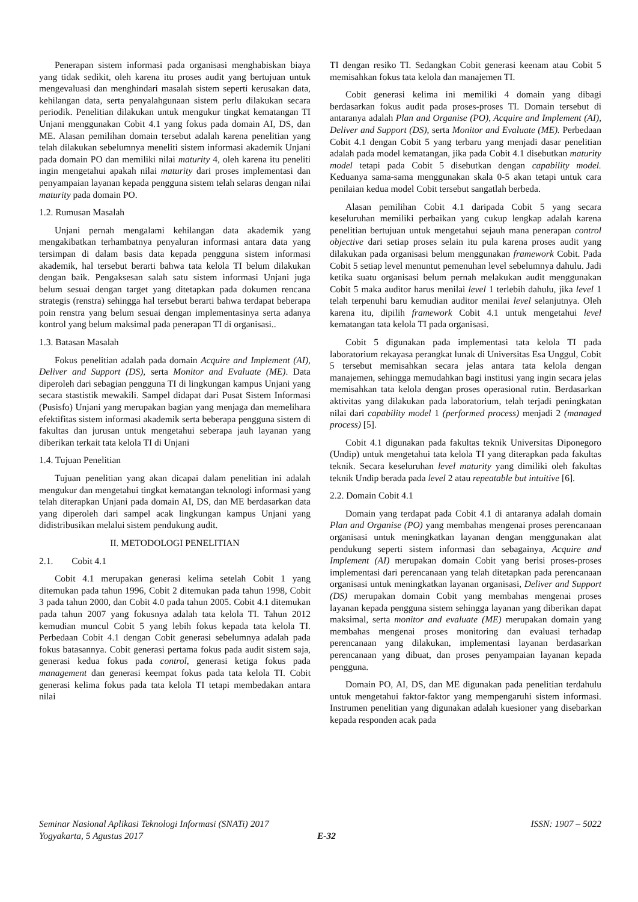Penerapan sistem informasi pada organisasi menghabiskan biaya yang tidak sedikit, oleh karena itu proses audit yang bertujuan untuk mengevaluasi dan menghindari masalah sistem seperti kerusakan data, kehilangan data, serta penyalahgunaan sistem perlu dilakukan secara periodik. Penelitian dilakukan untuk mengukur tingkat kematangan TI Unjani menggunakan Cobit 4.1 yang fokus pada domain AI, DS, dan ME. Alasan pemilihan domain tersebut adalah karena penelitian yang telah dilakukan sebelumnya meneliti sistem informasi akademik Unjani pada domain PO dan memiliki nilai maturity 4, oleh karena itu peneliti ingin mengetahui apakah nilai maturity dari proses implementasi dan penyampaian layanan kepada pengguna sistem telah selaras dengan nilai maturity pada domain PO.
1.2. Rumusan Masalah
Unjani pernah mengalami kehilangan data akademik yang mengakibatkan terhambatnya penyaluran informasi antara data yang tersimpan di dalam basis data kepada pengguna sistem informasi akademik, hal tersebut berarti bahwa tata kelola TI belum dilakukan dengan baik. Pengaksesan salah satu sistem informasi Unjani juga belum sesuai dengan target yang ditetapkan pada dokumen rencana strategis (renstra) sehingga hal tersebut berarti bahwa terdapat beberapa poin renstra yang belum sesuai dengan implementasinya serta adanya kontrol yang belum maksimal pada penerapan TI di organisasi..
1.3. Batasan Masalah
Fokus penelitian adalah pada domain Acquire and Implement (AI), Deliver and Support (DS), serta Monitor and Evaluate (ME). Data diperoleh dari sebagian pengguna TI di lingkungan kampus Unjani yang secara stastistik mewakili. Sampel didapat dari Pusat Sistem Informasi (Pusisfo) Unjani yang merupakan bagian yang menjaga dan memelihara efektifitas sistem informasi akademik serta beberapa pengguna sistem di fakultas dan jurusan untuk mengetahui seberapa jauh layanan yang diberikan terkait tata kelola TI di Unjani
1.4. Tujuan Penelitian
Tujuan penelitian yang akan dicapai dalam penelitian ini adalah mengukur dan mengetahui tingkat kematangan teknologi informasi yang telah diterapkan Unjani pada domain AI, DS, dan ME berdasarkan data yang diperoleh dari sampel acak lingkungan kampus Unjani yang didistribusikan melalui sistem pendukung audit.
II. METODOLOGI PENELITIAN
2.1. Cobit 4.1
Cobit 4.1 merupakan generasi kelima setelah Cobit 1 yang ditemukan pada tahun 1996, Cobit 2 ditemukan pada tahun 1998, Cobit 3 pada tahun 2000, dan Cobit 4.0 pada tahun 2005. Cobit 4.1 ditemukan pada tahun 2007 yang fokusnya adalah tata kelola TI. Tahun 2012 kemudian muncul Cobit 5 yang lebih fokus kepada tata kelola TI. Perbedaan Cobit 4.1 dengan Cobit generasi sebelumnya adalah pada fokus batasannya. Cobit generasi pertama fokus pada audit sistem saja, generasi kedua fokus pada control, generasi ketiga fokus pada management dan generasi keempat fokus pada tata kelola TI. Cobit generasi kelima fokus pada tata kelola TI tetapi membedakan antara nilai
TI dengan resiko TI. Sedangkan Cobit generasi keenam atau Cobit 5 memisahkan fokus tata kelola dan manajemen TI.
Cobit generasi kelima ini memiliki 4 domain yang dibagi berdasarkan fokus audit pada proses-proses TI. Domain tersebut di antaranya adalah Plan and Organise (PO), Acquire and Implement (AI), Deliver and Support (DS), serta Monitor and Evaluate (ME). Perbedaan Cobit 4.1 dengan Cobit 5 yang terbaru yang menjadi dasar penelitian adalah pada model kematangan, jika pada Cobit 4.1 disebutkan maturity model tetapi pada Cobit 5 disebutkan dengan capability model. Keduanya sama-sama menggunakan skala 0-5 akan tetapi untuk cara penilaian kedua model Cobit tersebut sangatlah berbeda.
Alasan pemilihan Cobit 4.1 daripada Cobit 5 yang secara keseluruhan memiliki perbaikan yang cukup lengkap adalah karena penelitian bertujuan untuk mengetahui sejauh mana penerapan control objective dari setiap proses selain itu pula karena proses audit yang dilakukan pada organisasi belum menggunakan framework Cobit. Pada Cobit 5 setiap level menuntut pemenuhan level sebelumnya dahulu. Jadi ketika suatu organisasi belum pernah melakukan audit menggunakan Cobit 5 maka auditor harus menilai level 1 terlebih dahulu, jika level 1 telah terpenuhi baru kemudian auditor menilai level selanjutnya. Oleh karena itu, dipilih framework Cobit 4.1 untuk mengetahui level kematangan tata kelola TI pada organisasi.
Cobit 5 digunakan pada implementasi tata kelola TI pada laboratorium rekayasa perangkat lunak di Universitas Esa Unggul, Cobit 5 tersebut memisahkan secara jelas antara tata kelola dengan manajemen, sehingga memudahkan bagi institusi yang ingin secara jelas memisahkan tata kelola dengan proses operasional rutin. Berdasarkan aktivitas yang dilakukan pada laboratorium, telah terjadi peningkatan nilai dari capability model 1 (performed process) menjadi 2 (managed process) [5].
Cobit 4.1 digunakan pada fakultas teknik Universitas Diponegoro (Undip) untuk mengetahui tata kelola TI yang diterapkan pada fakultas teknik. Secara keseluruhan level maturity yang dimiliki oleh fakultas teknik Undip berada pada level 2 atau repeatable but intuitive [6].
2.2. Domain Cobit 4.1
Domain yang terdapat pada Cobit 4.1 di antaranya adalah domain Plan and Organise (PO) yang membahas mengenai proses perencanaan organisasi untuk meningkatkan layanan dengan menggunakan alat pendukung seperti sistem informasi dan sebagainya, Acquire and Implement (AI) merupakan domain Cobit yang berisi proses-proses implementasi dari perencanaan yang telah ditetapkan pada perencanaan organisasi untuk meningkatkan layanan organisasi, Deliver and Support (DS) merupakan domain Cobit yang membahas mengenai proses layanan kepada pengguna sistem sehingga layanan yang diberikan dapat maksimal, serta monitor and evaluate (ME) merupakan domain yang membahas mengenai proses monitoring dan evaluasi terhadap perencanaan yang dilakukan, implementasi layanan berdasarkan perencanaan yang dibuat, dan proses penyampaian layanan kepada pengguna.
Domain PO, AI, DS, dan ME digunakan pada penelitian terdahulu untuk mengetahui faktor-faktor yang mempengaruhi sistem informasi. Instrumen penelitian yang digunakan adalah kuesioner yang disebarkan kepada responden acak pada
Seminar Nasional Aplikasi Teknologi Informasi (SNATi) 2017 ISSN: 1907 – 5022
Yogyakarta, 5 Agustus 2017 E-32